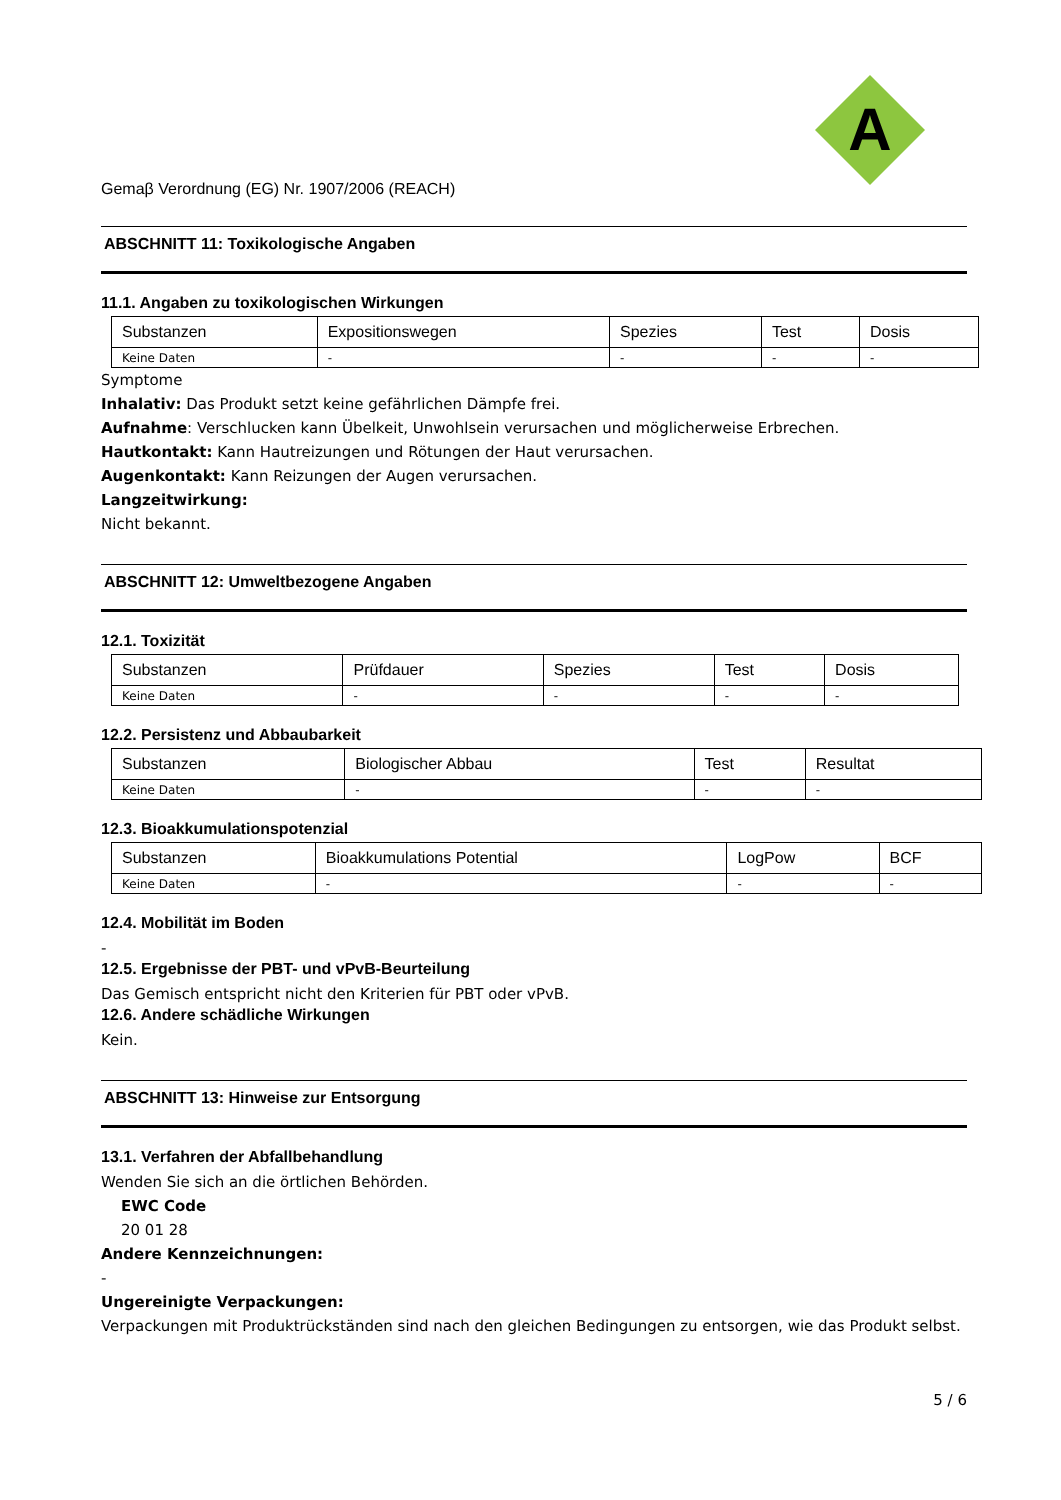A
Gemaβ Verordnung (EG) Nr. 1907/2006 (REACH)
ABSCHNITT 11: Toxikologische Angaben
11.1. Angaben zu toxikologischen Wirkungen
| Substanzen | Expositionswegen | Spezies | Test | Dosis |
| Keine Daten | - | - | - | - |
Symptome
Inhalativ: Das Produkt setzt keine gefährlichen Dämpfe frei.
Aufnahme: Verschlucken kann Übelkeit, Unwohlsein verursachen und möglicherweise Erbrechen.
Hautkontakt: Kann Hautreizungen und Rötungen der Haut verursachen.
Augenkontakt: Kann Reizungen der Augen verursachen.
Langzeitwirkung:
Nicht bekannt.
ABSCHNITT 12: Umweltbezogene Angaben
12.1. Toxizität
| Substanzen | Prüfdauer | Spezies | Test | Dosis |
| Keine Daten | - | - | - | - |
12.2. Persistenz und Abbaubarkeit
| Substanzen | Biologischer Abbau | Test | Resultat |
| Keine Daten | - | - | - |
12.3. Bioakkumulationspotenzial
| Substanzen | Bioakkumulations Potential | LogPow | BCF |
| Keine Daten | - | - | - |
12.4. Mobilität im Boden
-
12.5. Ergebnisse der PBT- und vPvB-Beurteilung
Das Gemisch entspricht nicht den Kriterien für PBT oder vPvB.
12.6. Andere schädliche Wirkungen
Kein.
ABSCHNITT 13: Hinweise zur Entsorgung
13.1. Verfahren der Abfallbehandlung
Wenden Sie sich an die örtlichen Behörden.
EWC Code
20 01 28
Andere Kennzeichnungen:
-
Ungereinigte Verpackungen:
Verpackungen mit Produktrückständen sind nach den gleichen Bedingungen zu entsorgen, wie das Produkt selbst.
5 / 6